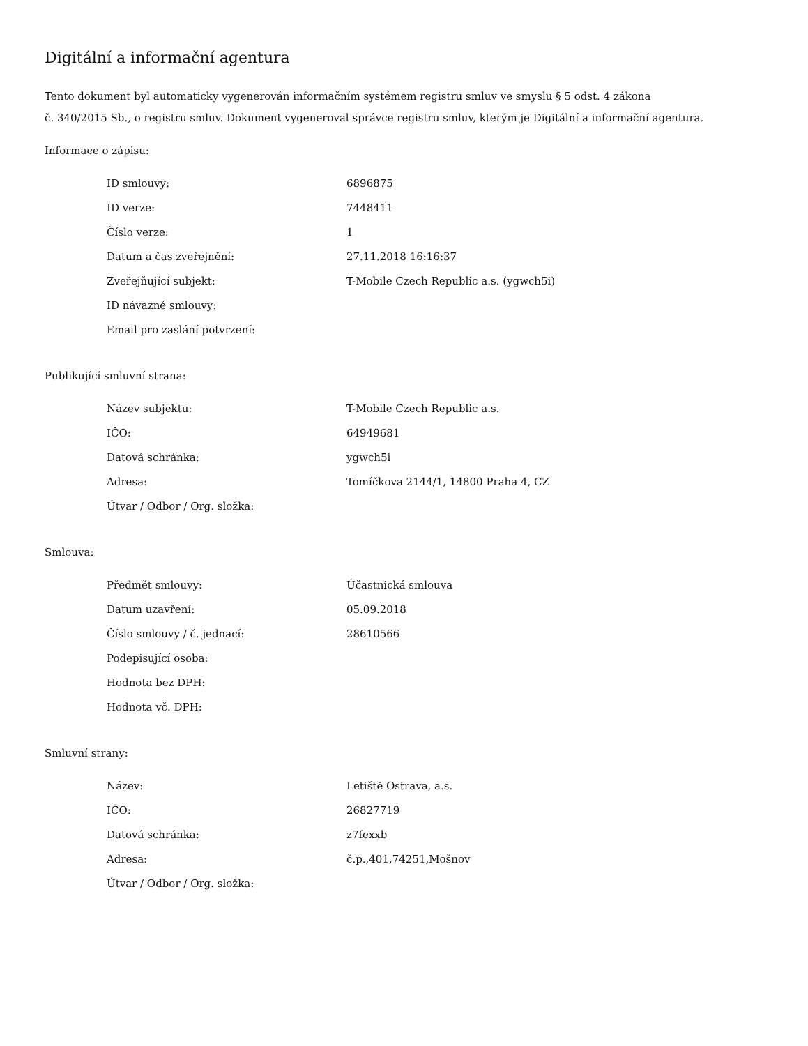Digitální a informační agentura
Tento dokument byl automaticky vygenerován informačním systémem registru smluv ve smyslu § 5 odst. 4 zákona
č. 340/2015 Sb., o registru smluv. Dokument vygeneroval správce registru smluv, kterým je Digitální a informační agentura.
Informace o zápisu:
| ID smlouvy: | 6896875 |
| ID verze: | 7448411 |
| Číslo verze: | 1 |
| Datum a čas zveřejnění: | 27.11.2018 16:16:37 |
| Zveřejňující subjekt: | T-Mobile Czech Republic a.s. (ygwch5i) |
| ID návazné smlouvy: | |
| Email pro zaslání potvrzení: | |
Publikující smluvní strana:
| Název subjektu: | T-Mobile Czech Republic a.s. |
| IČO: | 64949681 |
| Datová schránka: | ygwch5i |
| Adresa: | Tomíčkova 2144/1, 14800 Praha 4, CZ |
| Útvar / Odbor / Org. složka: | |
Smlouva:
| Předmět smlouvy: | Účastnická smlouva |
| Datum uzavření: | 05.09.2018 |
| Číslo smlouvy / č. jednací: | 28610566 |
| Podepisující osoba: | |
| Hodnota bez DPH: | |
| Hodnota vč. DPH: | |
Smluvní strany:
| Název: | Letiště Ostrava, a.s. |
| IČO: | 26827719 |
| Datová schránka: | z7fexxb |
| Adresa: | č.p.,401,74251,Mošnov |
| Útvar / Odbor / Org. složka: | |